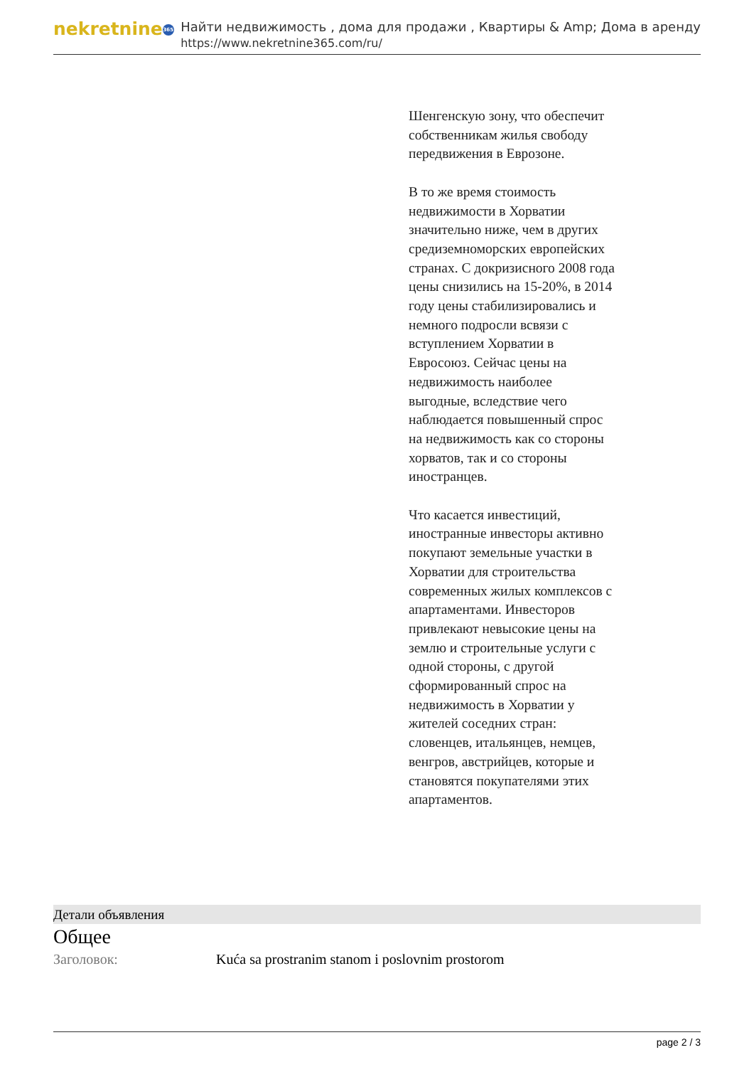nekretnine 365
Найти недвижимость , дома для продажи , Квартиры & Amp; Дома в аренду
https://www.nekretnine365.com/ru/
Шенгенскую зону, что обеспечит собственникам жилья свободу передвижения в Еврозоне.
В то же время стоимость недвижимости в Хорватии значительно ниже, чем в других средиземноморских европейских странах. С докризисного 2008 года цены снизились на 15-20%, в 2014 году цены стабилизировались и немного подросли всвязи с вступлением Хорватии в Евросоюз. Сейчас цены на недвижимость наиболее выгодные, вследствие чего наблюдается повышенный спрос на недвижимость как со стороны хорватов, так и со стороны иностранцев.
Что касается инвестиций, иностранные инвесторы активно покупают земельные участки в Хорватии для строительства современных жилых комплексов с апартаментами. Инвесторов привлекают невысокие цены на землю и строительные услуги с одной стороны, с другой сформированный спрос на недвижимость в Хорватии у жителей соседних стран: словенцев, итальянцев, немцев, венгров, австрийцев, которые и становятся покупателями этих апартаментов.
Детали объявления
Общее
Заголовок: Kuća sa prostranim stanom i poslovnim prostorom
page 2 / 3